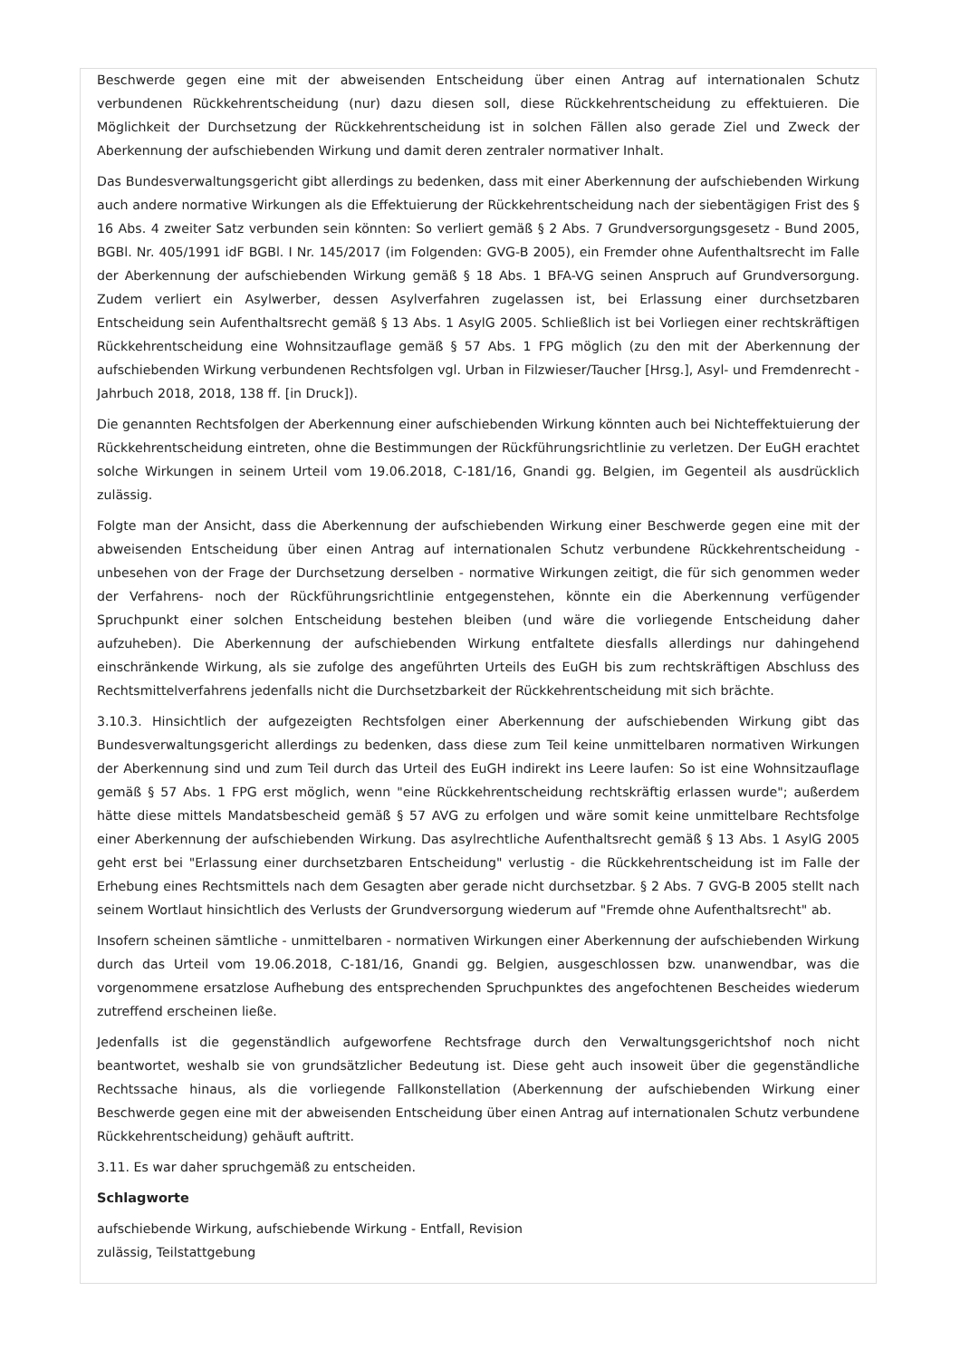Beschwerde gegen eine mit der abweisenden Entscheidung über einen Antrag auf internationalen Schutz verbundenen Rückkehrentscheidung (nur) dazu diesen soll, diese Rückkehrentscheidung zu effektuieren. Die Möglichkeit der Durchsetzung der Rückkehrentscheidung ist in solchen Fällen also gerade Ziel und Zweck der Aberkennung der aufschiebenden Wirkung und damit deren zentraler normativer Inhalt.
Das Bundesverwaltungsgericht gibt allerdings zu bedenken, dass mit einer Aberkennung der aufschiebenden Wirkung auch andere normative Wirkungen als die Effektuierung der Rückkehrentscheidung nach der siebentägigen Frist des § 16 Abs. 4 zweiter Satz verbunden sein könnten: So verliert gemäß § 2 Abs. 7 Grundversorgungsgesetz - Bund 2005, BGBl. Nr. 405/1991 idF BGBl. I Nr. 145/2017 (im Folgenden: GVG-B 2005), ein Fremder ohne Aufenthaltsrecht im Falle der Aberkennung der aufschiebenden Wirkung gemäß § 18 Abs. 1 BFA-VG seinen Anspruch auf Grundversorgung. Zudem verliert ein Asylwerber, dessen Asylverfahren zugelassen ist, bei Erlassung einer durchsetzbaren Entscheidung sein Aufenthaltsrecht gemäß § 13 Abs. 1 AsylG 2005. Schließlich ist bei Vorliegen einer rechtskräftigen Rückkehrentscheidung eine Wohnsitzauflage gemäß § 57 Abs. 1 FPG möglich (zu den mit der Aberkennung der aufschiebenden Wirkung verbundenen Rechtsfolgen vgl. Urban in Filzwieser/Taucher [Hrsg.], Asyl- und Fremdenrecht - Jahrbuch 2018, 2018, 138 ff. [in Druck]).
Die genannten Rechtsfolgen der Aberkennung einer aufschiebenden Wirkung könnten auch bei Nichteffektuierung der Rückkehrentscheidung eintreten, ohne die Bestimmungen der Rückführungsrichtlinie zu verletzen. Der EuGH erachtet solche Wirkungen in seinem Urteil vom 19.06.2018, C-181/16, Gnandi gg. Belgien, im Gegenteil als ausdrücklich zulässig.
Folgte man der Ansicht, dass die Aberkennung der aufschiebenden Wirkung einer Beschwerde gegen eine mit der abweisenden Entscheidung über einen Antrag auf internationalen Schutz verbundene Rückkehrentscheidung - unbesehen von der Frage der Durchsetzung derselben - normative Wirkungen zeitigt, die für sich genommen weder der Verfahrens- noch der Rückführungsrichtlinie entgegenstehen, könnte ein die Aberkennung verfügender Spruchpunkt einer solchen Entscheidung bestehen bleiben (und wäre die vorliegende Entscheidung daher aufzuheben). Die Aberkennung der aufschiebenden Wirkung entfaltete diesfalls allerdings nur dahingehend einschränkende Wirkung, als sie zufolge des angeführten Urteils des EuGH bis zum rechtskräftigen Abschluss des Rechtsmittelverfahrens jedenfalls nicht die Durchsetzbarkeit der Rückkehrentscheidung mit sich brächte.
3.10.3. Hinsichtlich der aufgezeigten Rechtsfolgen einer Aberkennung der aufschiebenden Wirkung gibt das Bundesverwaltungsgericht allerdings zu bedenken, dass diese zum Teil keine unmittelbaren normativen Wirkungen der Aberkennung sind und zum Teil durch das Urteil des EuGH indirekt ins Leere laufen: So ist eine Wohnsitzauflage gemäß § 57 Abs. 1 FPG erst möglich, wenn "eine Rückkehrentscheidung rechtskräftig erlassen wurde"; außerdem hätte diese mittels Mandatsbescheid gemäß § 57 AVG zu erfolgen und wäre somit keine unmittelbare Rechtsfolge einer Aberkennung der aufschiebenden Wirkung. Das asylrechtliche Aufenthaltsrecht gemäß § 13 Abs. 1 AsylG 2005 geht erst bei "Erlassung einer durchsetzbaren Entscheidung" verlustig - die Rückkehrentscheidung ist im Falle der Erhebung eines Rechtsmittels nach dem Gesagten aber gerade nicht durchsetzbar. § 2 Abs. 7 GVG-B 2005 stellt nach seinem Wortlaut hinsichtlich des Verlusts der Grundversorgung wiederum auf "Fremde ohne Aufenthaltsrecht" ab.
Insofern scheinen sämtliche - unmittelbaren - normativen Wirkungen einer Aberkennung der aufschiebenden Wirkung durch das Urteil vom 19.06.2018, C-181/16, Gnandi gg. Belgien, ausgeschlossen bzw. unanwendbar, was die vorgenommene ersatzlose Aufhebung des entsprechenden Spruchpunktes des angefochtenen Bescheides wiederum zutreffend erscheinen ließe.
Jedenfalls ist die gegenständlich aufgeworfene Rechtsfrage durch den Verwaltungsgerichtshof noch nicht beantwortet, weshalb sie von grundsätzlicher Bedeutung ist. Diese geht auch insoweit über die gegenständliche Rechtssache hinaus, als die vorliegende Fallkonstellation (Aberkennung der aufschiebenden Wirkung einer Beschwerde gegen eine mit der abweisenden Entscheidung über einen Antrag auf internationalen Schutz verbundene Rückkehrentscheidung) gehäuft auftritt.
3.11. Es war daher spruchgemäß zu entscheiden.
Schlagworte
aufschiebende Wirkung, aufschiebende Wirkung - Entfall, Revision
zulässig, Teilstattgebung